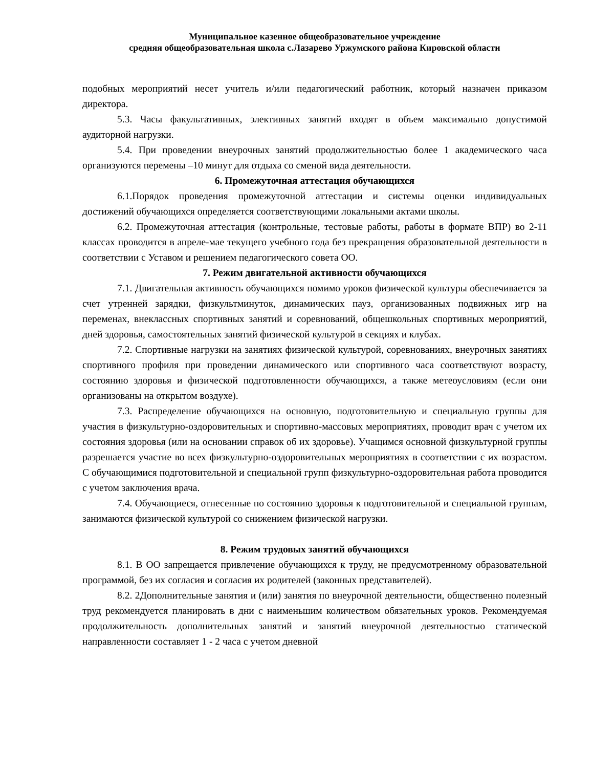Муниципальное казенное общеобразовательное учреждение
средняя общеобразовательная школа с.Лазарево Уржумского района Кировской области
подобных мероприятий несет учитель и/или педагогический работник, который назначен приказом директора.
5.3. Часы факультативных, элективных занятий входят в объем максимально допустимой аудиторной нагрузки.
5.4. При проведении внеурочных занятий продолжительностью более 1 академического часа организуются перемены –10 минут для отдыха со сменой вида деятельности.
6. Промежуточная аттестация обучающихся
6.1.Порядок проведения промежуточной аттестации и системы оценки индивидуальных достижений обучающихся определяется соответствующими локальными актами школы.
6.2. Промежуточная аттестация (контрольные, тестовые работы, работы в формате ВПР) во 2-11 классах проводится в апреле-мае текущего учебного года без прекращения образовательной деятельности в соответствии с Уставом и решением педагогического совета ОО.
7. Режим двигательной активности обучающихся
7.1. Двигательная активность обучающихся помимо уроков физической культуры обеспечивается за счет утренней зарядки, физкультминуток, динамических пауз, организованных подвижных игр на переменах, внеклассных спортивных занятий и соревнований, общешкольных спортивных мероприятий, дней здоровья, самостоятельных занятий физической культурой в секциях и клубах.
7.2. Спортивные нагрузки на занятиях физической культурой, соревнованиях, внеурочных занятиях спортивного профиля при проведении динамического или спортивного часа соответствуют возрасту, состоянию здоровья и физической подготовленности обучающихся, а также метеоусловиям (если они организованы на открытом воздухе).
7.3. Распределение обучающихся на основную, подготовительную и специальную группы для участия в физкультурно-оздоровительных и спортивно-массовых мероприятиях, проводит врач с учетом их состояния здоровья (или на основании справок об их здоровье). Учащимся основной физкультурной группы разрешается участие во всех физкультурно-оздоровительных мероприятиях в соответствии с их возрастом. С обучающимися подготовительной и специальной групп физкультурно-оздоровительная работа проводится с учетом заключения врача.
7.4. Обучающиеся, отнесенные по состоянию здоровья к подготовительной и специальной группам, занимаются физической культурой со снижением физической нагрузки.
8. Режим трудовых занятий обучающихся
8.1. В ОО запрещается привлечение обучающихся к труду, не предусмотренному образовательной программой, без их согласия и согласия их родителей (законных представителей).
8.2. 2Дополнительные занятия и (или) занятия по внеурочной деятельности, общественно полезный труд рекомендуется планировать в дни с наименьшим количеством обязательных уроков. Рекомендуемая продолжительность дополнительных занятий и занятий внеурочной деятельностью статической направленности составляет 1 - 2 часа с учетом дневной